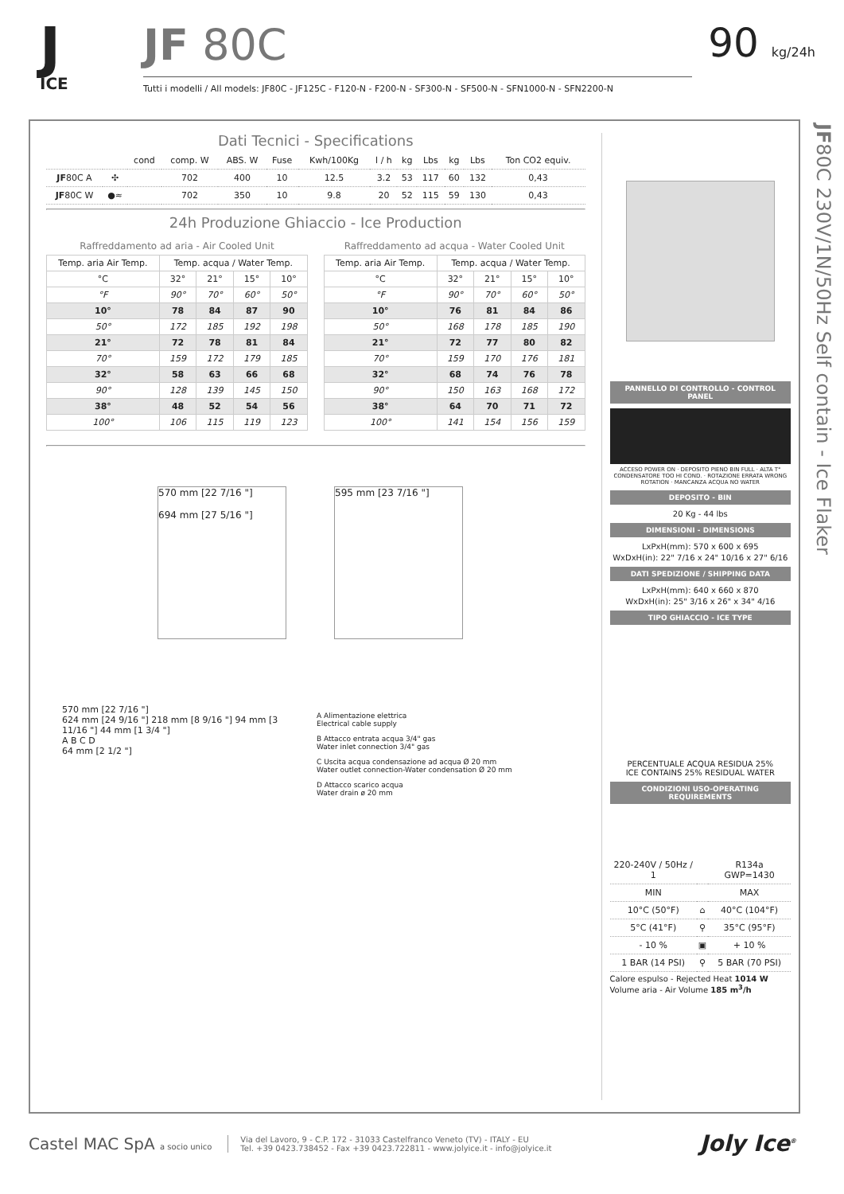J
ICE
JF 80C
Tutti i modelli / All models: JF80C - JF125C - F120-N - F200-N - SF300-N - SF500-N - SFN1000-N - SFN2200-N
90 kg/24h
JF80C 230V/1N/50Hz Self contain - Ice Flaker
Dati Tecnici - Specifications
| | | cond | comp. W | ABS. W | Fuse | Kwh/100Kg | l / h | kg | Lbs | kg | Lbs | Ton CO2 equiv. |
| --- | --- | --- | --- | --- | --- | --- | --- | --- | --- | --- | --- | --- |
| JF 80C A | ✣ | | 702 | 400 | 10 | 12.5 | 3.2 | 53 | 117 | 60 | 132 | 0,43 |
| JF 80C W | ●≈ | | 702 | 350 | 10 | 9.8 | 20 | 52 | 115 | 59 | 130 | 0,43 |
24h Produzione Ghiaccio - Ice Production
Raffreddamento ad aria - Air Cooled Unit
| Temp. aria Air Temp. | Temp. acqua / Water Temp. | | | |
| --- | --- | --- | --- | --- |
| °C | 32° | 21° | 15° | 10° |
| °F | 90° | 70° | 60° | 50° |
| 10° | 78 | 84 | 87 | 90 |
| 50° | 172 | 185 | 192 | 198 |
| 21° | 72 | 78 | 81 | 84 |
| 70° | 159 | 172 | 179 | 185 |
| 32° | 58 | 63 | 66 | 68 |
| 90° | 128 | 139 | 145 | 150 |
| 38° | 48 | 52 | 54 | 56 |
| 100° | 106 | 115 | 119 | 123 |
Raffreddamento ad acqua - Water Cooled Unit
| Temp. aria Air Temp. | Temp. acqua / Water Temp. | | | |
| --- | --- | --- | --- | --- |
| °C | 32° | 21° | 15° | 10° |
| °F | 90° | 70° | 60° | 50° |
| 10° | 76 | 81 | 84 | 86 |
| 50° | 168 | 178 | 185 | 190 |
| 21° | 72 | 77 | 80 | 82 |
| 70° | 159 | 170 | 176 | 181 |
| 32° | 68 | 74 | 76 | 78 |
| 90° | 150 | 163 | 168 | 172 |
| 38° | 64 | 70 | 71 | 72 |
| 100° | 141 | 154 | 156 | 159 |
570 mm [22 7/16 "]
694 mm [27 5/16 "]
595 mm [23 7/16 "]
570 mm [22 7/16 "]
624 mm [24 9/16 "] 218 mm [8 9/16 "] 94 mm [3 11/16 "] 44 mm [1 3/4 "]
A B C D
64 mm [2 1/2 "]
A Alimentazione elettrica
Electrical cable supply
B Attacco entrata acqua 3/4" gas
Water inlet connection 3/4" gas
C Uscita acqua condensazione ad acqua Ø 20 mm
Water outlet connection-Water condensation Ø 20 mm
D Attacco scarico acqua
Water drain ø 20 mm
PANNELLO DI CONTROLLO - CONTROL PANEL
ACCESO POWER ON · DEPOSITO PIENO BIN FULL · ALTA T° CONDENSATORE TOO HI COND. · ROTAZIONE ERRATA WRONG ROTATION · MANCANZA ACQUA NO WATER
DEPOSITO - BIN
20 Kg - 44 lbs
DIMENSIONI - DIMENSIONS
LxPxH(mm): 570 x 600 x 695
WxDxH(in): 22" 7/16 x 24" 10/16 x 27" 6/16
DATI SPEDIZIONE / SHIPPING DATA
LxPxH(mm): 640 x 660 x 870
WxDxH(in): 25" 3/16 x 26" x 34" 4/16
TIPO GHIACCIO - ICE TYPE
PERCENTUALE ACQUA RESIDUA 25%
ICE CONTAINS 25% RESIDUAL WATER
CONDIZIONI USO-OPERATING REQUIREMENTS
| 220-240V / 50Hz / 1 | | R134a GWP=1430 |
| MIN | | MAX |
| 10°C (50°F) | ⌂ | 40°C (104°F) |
| 5°C (41°F) | ⚲ | 35°C (95°F) |
| - 10 % | ▣ | + 10 % |
| 1 BAR (14 PSI) | ⚲ | 5 BAR (70 PSI) |
Calore espulso - Rejected Heat 1014 W
Volume aria - Air Volume 185 m<sup>3</sup>/h
Castel MAC SpA a socio unico
Via del Lavoro, 9 - C.P. 172 - 31033 Castelfranco Veneto (TV) - ITALY - EU
Tel. +39 0423.738452 - Fax +39 0423.722811 - www.jolyice.it - info@jolyice.it
Joly Ice<sup>®</sup>